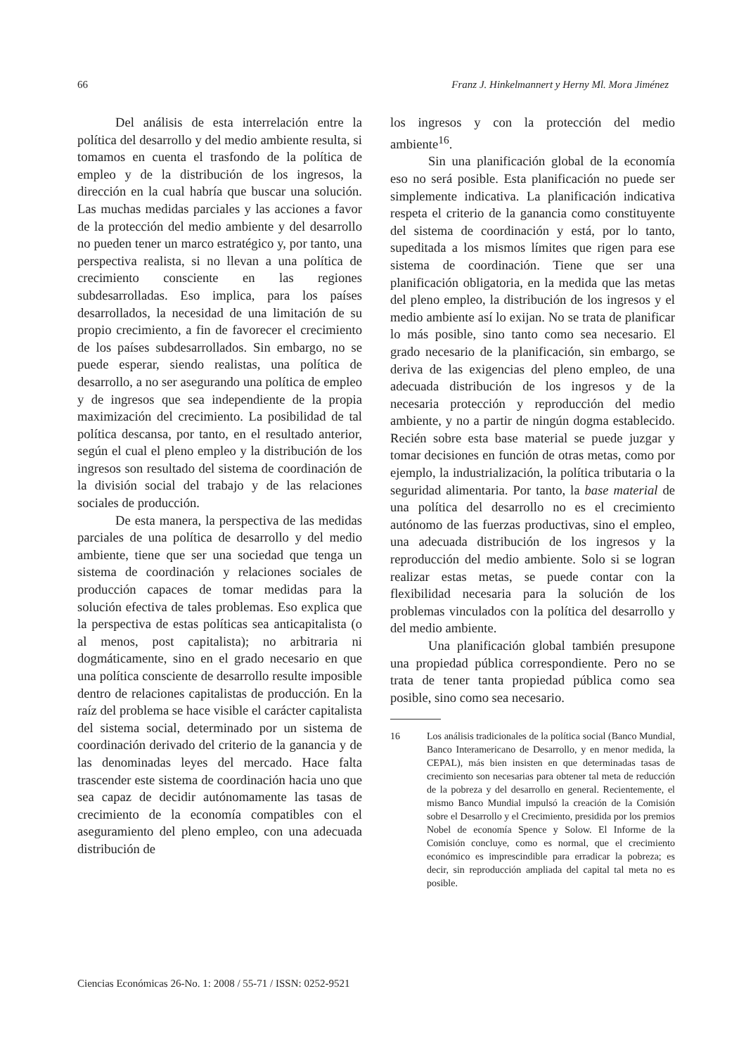66 Franz J. Hinkelmannert y Herny Ml. Mora Jiménez
Del análisis de esta interrelación entre la política del desarrollo y del medio ambiente resulta, si tomamos en cuenta el trasfondo de la política de empleo y de la distribución de los ingresos, la dirección en la cual habría que buscar una solución. Las muchas medidas parciales y las acciones a favor de la protección del medio ambiente y del desarrollo no pueden tener un marco estratégico y, por tanto, una perspectiva realista, si no llevan a una política de crecimiento consciente en las regiones subdesarrolladas. Eso implica, para los países desarrollados, la necesidad de una limitación de su propio crecimiento, a fin de favorecer el crecimiento de los países subdesarrollados. Sin embargo, no se puede esperar, siendo realistas, una política de desarrollo, a no ser asegurando una política de empleo y de ingresos que sea independiente de la propia maximización del crecimiento. La posibilidad de tal política descansa, por tanto, en el resultado anterior, según el cual el pleno empleo y la distribución de los ingresos son resultado del sistema de coordinación de la división social del trabajo y de las relaciones sociales de producción.
De esta manera, la perspectiva de las medidas parciales de una política de desarrollo y del medio ambiente, tiene que ser una sociedad que tenga un sistema de coordinación y relaciones sociales de producción capaces de tomar medidas para la solución efectiva de tales problemas. Eso explica que la perspectiva de estas políticas sea anticapitalista (o al menos, post capitalista); no arbitraria ni dogmáticamente, sino en el grado necesario en que una política consciente de desarrollo resulte imposible dentro de relaciones capitalistas de producción. En la raíz del problema se hace visible el carácter capitalista del sistema social, determinado por un sistema de coordinación derivado del criterio de la ganancia y de las denominadas leyes del mercado. Hace falta trascender este sistema de coordinación hacia uno que sea capaz de decidir autónomamente las tasas de crecimiento de la economía compatibles con el aseguramiento del pleno empleo, con una adecuada distribución de
los ingresos y con la protección del medio ambiente<sup>16</sup>.
Sin una planificación global de la economía eso no será posible. Esta planificación no puede ser simplemente indicativa. La planificación indicativa respeta el criterio de la ganancia como constituyente del sistema de coordinación y está, por lo tanto, supeditada a los mismos límites que rigen para ese sistema de coordinación. Tiene que ser una planificación obligatoria, en la medida que las metas del pleno empleo, la distribución de los ingresos y el medio ambiente así lo exijan. No se trata de planificar lo más posible, sino tanto como sea necesario. El grado necesario de la planificación, sin embargo, se deriva de las exigencias del pleno empleo, de una adecuada distribución de los ingresos y de la necesaria protección y reproducción del medio ambiente, y no a partir de ningún dogma establecido. Recién sobre esta base material se puede juzgar y tomar decisiones en función de otras metas, como por ejemplo, la industrialización, la política tributaria o la seguridad alimentaria. Por tanto, la base material de una política del desarrollo no es el crecimiento autónomo de las fuerzas productivas, sino el empleo, una adecuada distribución de los ingresos y la reproducción del medio ambiente. Solo si se logran realizar estas metas, se puede contar con la flexibilidad necesaria para la solución de los problemas vinculados con la política del desarrollo y del medio ambiente.
Una planificación global también presupone una propiedad pública correspondiente. Pero no se trata de tener tanta propiedad pública como sea posible, sino como sea necesario.
16 Los análisis tradicionales de la política social (Banco Mundial, Banco Interamericano de Desarrollo, y en menor medida, la CEPAL), más bien insisten en que determinadas tasas de crecimiento son necesarias para obtener tal meta de reducción de la pobreza y del desarrollo en general. Recientemente, el mismo Banco Mundial impulsó la creación de la Comisión sobre el Desarrollo y el Crecimiento, presidida por los premios Nobel de economía Spence y Solow. El Informe de la Comisión concluye, como es normal, que el crecimiento económico es imprescindible para erradicar la pobreza; es decir, sin reproducción ampliada del capital tal meta no es posible.
Ciencias Económicas 26-No. 1: 2008 / 55-71 / ISSN: 0252-9521